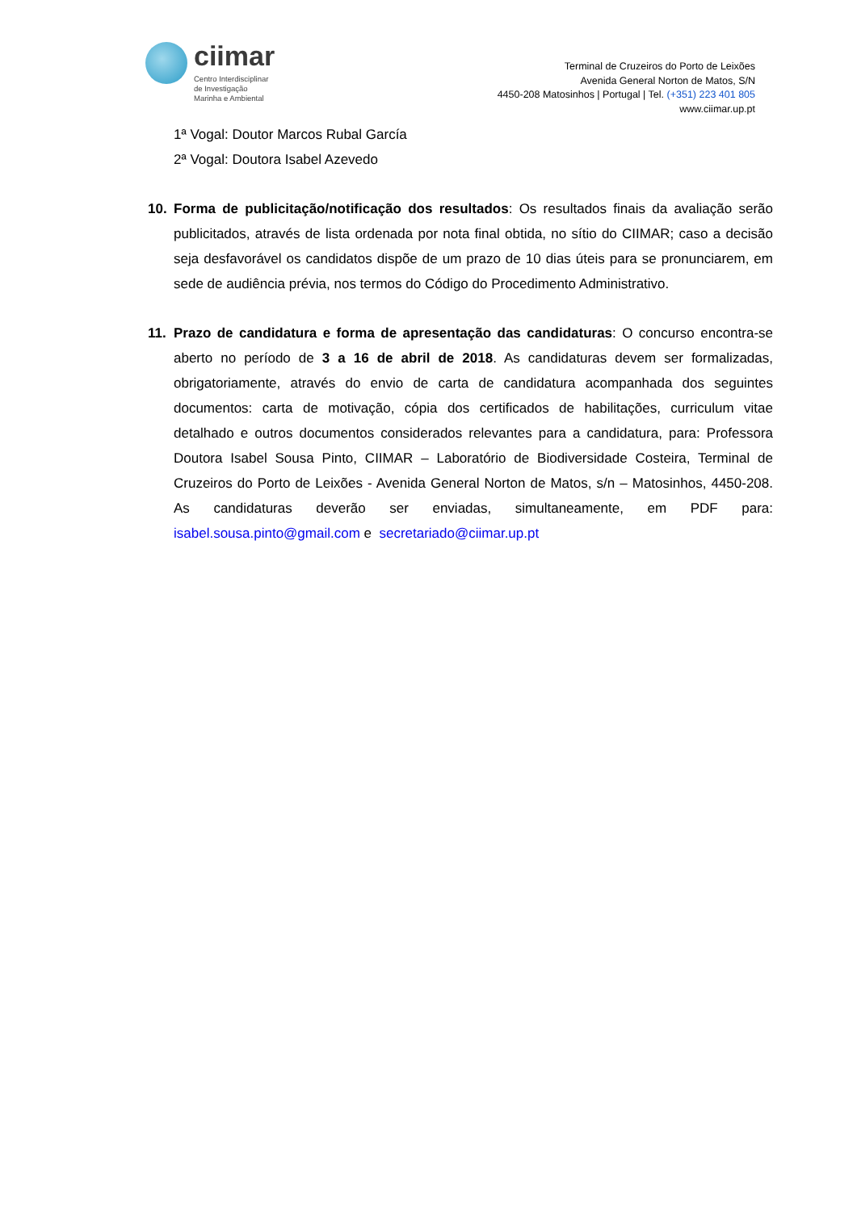ciimar
Centro Interdisciplinar
de Investigação
Marinha e Ambiental
Terminal de Cruzeiros do Porto de Leixões
Avenida General Norton de Matos, S/N
4450-208 Matosinhos | Portugal | Tel. (+351) 223 401 805
www.ciimar.up.pt
1ª Vogal: Doutor Marcos Rubal García
2ª Vogal: Doutora Isabel Azevedo
10. Forma de publicitação/notificação dos resultados: Os resultados finais da avaliação serão publicitados, através de lista ordenada por nota final obtida, no sítio do CIIMAR; caso a decisão seja desfavorável os candidatos dispõe de um prazo de 10 dias úteis para se pronunciarem, em sede de audiência prévia, nos termos do Código do Procedimento Administrativo.
11. Prazo de candidatura e forma de apresentação das candidaturas: O concurso encontra-se aberto no período de 3 a 16 de abril de 2018. As candidaturas devem ser formalizadas, obrigatoriamente, através do envio de carta de candidatura acompanhada dos seguintes documentos: carta de motivação, cópia dos certificados de habilitações, curriculum vitae detalhado e outros documentos considerados relevantes para a candidatura, para: Professora Doutora Isabel Sousa Pinto, CIIMAR – Laboratório de Biodiversidade Costeira, Terminal de Cruzeiros do Porto de Leixões - Avenida General Norton de Matos, s/n – Matosinhos, 4450-208. As candidaturas deverão ser enviadas, simultaneamente, em PDF para: isabel.sousa.pinto@gmail.com e secretariado@ciimar.up.pt